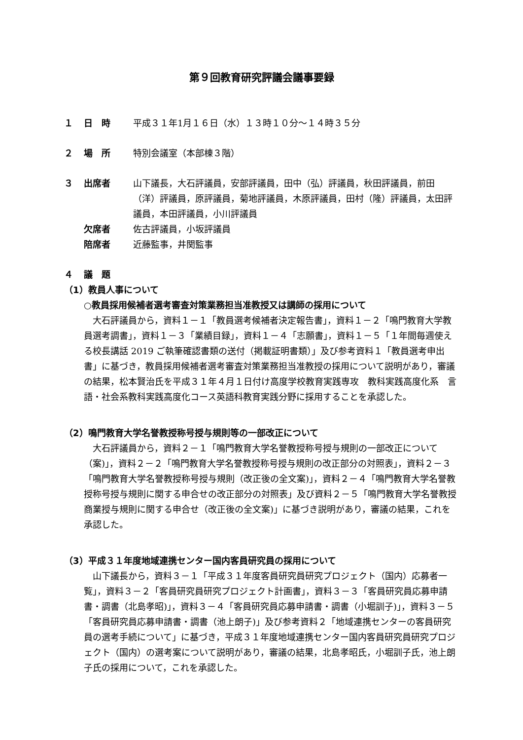第９回教育研究評議会議事要録
１ 日　時 平成３１年1月１６日（水）１３時１０分～１４時３５分
２ 場　所 特別会議室（本部棟３階）
３ 出席者 山下議長，大石評議員，安部評議員，田中（弘）評議員，秋田評議員，前田（洋）評議員，原評議員，菊地評議員，木原評議員，田村（隆）評議員，太田評議員，本田評議員，小川評議員
欠席者 佐古評議員，小坂評議員
陪席者 近藤監事，井関監事
４ 議　題
（1）教員人事について
○教員採用候補者選考審査対策業務担当准教授又は講師の採用について
大石評議員から，資料１－１「教員選考候補者決定報告書」，資料１－２「鳴門教育大学教員選考調書」，資料１－３「業績目録」，資料１－４「志願書」，資料１－５「１年間毎週使える校長講話 2019 ご執筆確認書類の送付（掲載証明書類）」及び参考資料１「教員選考申出書」に基づき，教員採用候補者選考審査対策業務担当准教授の採用について説明があり，審議の結果，松本賢治氏を平成３１年４月１日付け高度学校教育実践専攻　教科実践高度化系　言語・社会系教科実践高度化コース英語科教育実践分野に採用することを承認した。
（2）鳴門教育大学名誉教授称号授与規則等の一部改正について
大石評議員から，資料２－１「鳴門教育大学名誉教授称号授与規則の一部改正について（案)」，資料２－２「鳴門教育大学名誉教授称号授与規則の改正部分の対照表」，資料２－３「鳴門教育大学名誉教授称号授与規則（改正後の全文案)」，資料２－４「鳴門教育大学名誉教授称号授与規則に関する申合せの改正部分の対照表」及び資料２－５「鳴門教育大学名誉教授商業授与規則に関する申合せ（改正後の全文案)」に基づき説明があり，審議の結果，これを承認した。
（3）平成３１年度地域連携センター国内客員研究員の採用について
山下議長から，資料３－１「平成３１年度客員研究員研究プロジェクト（国内）応募者一覧」，資料３－２「客員研究員研究プロジェクト計画書」，資料３－３「客員研究員応募申請書・調書（北島孝昭)」，資料３－４「客員研究員応募申請書・調書（小堀訓子)」，資料３－５「客員研究員応募申請書・調書（池上朗子)」及び参考資料２「地域連携センターの客員研究員の選考手続について」に基づき，平成３１年度地域連携センター国内客員研究員研究プロジェクト（国内）の選考案について説明があり，審議の結果，北島孝昭氏，小堀訓子氏，池上朗子氏の採用について，これを承認した。